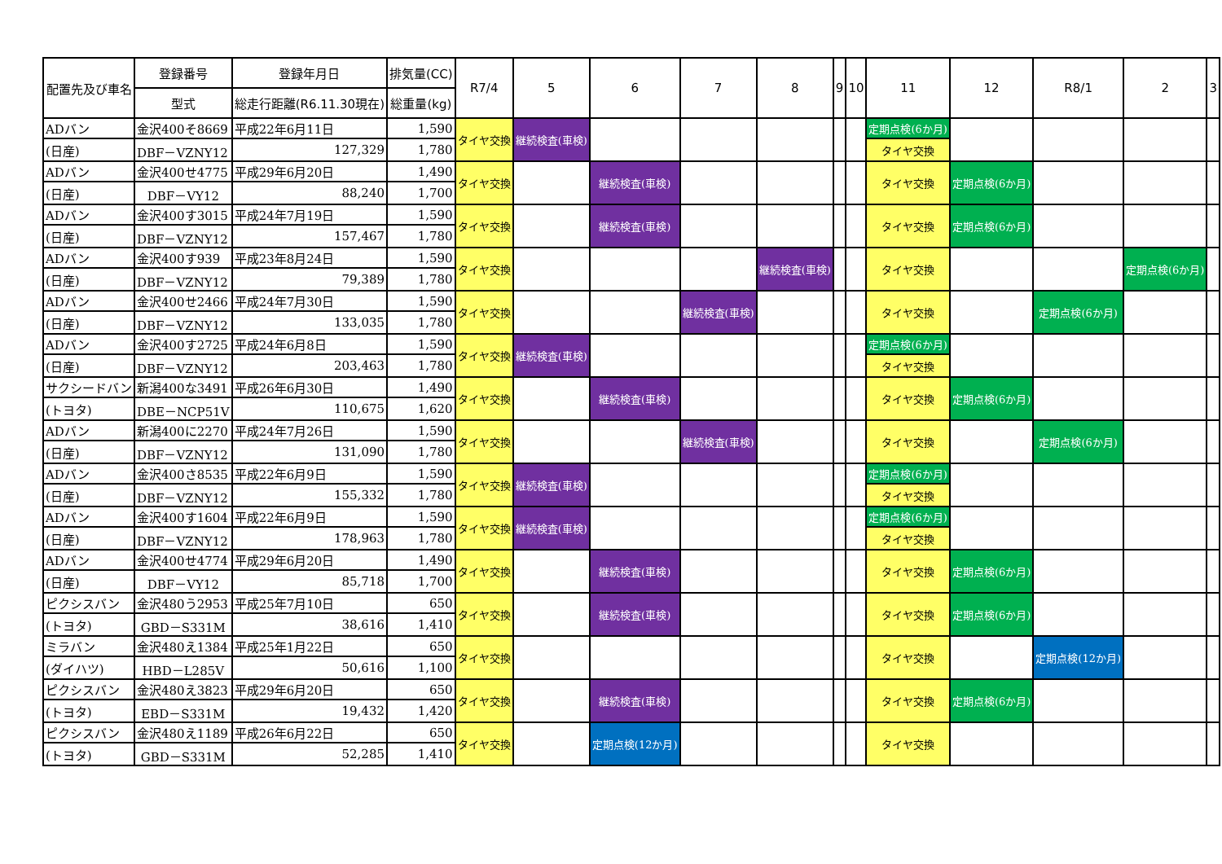| 配置先及び車名 | 登録番号 | 登録年月日 | 排気量(CC) | R7/4 | 5 | 6 | 7 | 8 | 9 | 10 | 11 | 12 | R8/1 | 2 | 3 |
| --- | --- | --- | --- | --- | --- | --- | --- | --- | --- | --- | --- | --- | --- | --- | --- |
| | 型式 | 総走行距離(R6.11.30現在) | 総重量(kg) | | | | | | | | | | | | |
| ADバン | 金沢400そ8669 | 平成22年6月11日 | 1,590 | タイヤ交換 | 継続検査(車検) | | | | | | 定期点検(6か月) | | | | |
| (日産) | DBF－VZNY12 | 127,329 | 1,780 | | | | | | | | タイヤ交換 | | | | |
| ADバン | 金沢400せ4775 | 平成29年6月20日 | 1,490 | タイヤ交換 | | 継続検査(車検) | | | | | タイヤ交換 | 定期点検(6か月) | | | |
| (日産) | DBF－VY12 | 88,240 | 1,700 | | | | | | | | | | | | |
| ADバン | 金沢400す3015 | 平成24年7月19日 | 1,590 | タイヤ交換 | | 継続検査(車検) | | | | | タイヤ交換 | 定期点検(6か月) | | | |
| (日産) | DBF－VZNY12 | 157,467 | 1,780 | | | | | | | | | | | | |
| ADバン | 金沢400す939 | 平成23年8月24日 | 1,590 | タイヤ交換 | | | | 継続検査(車検) | | | タイヤ交換 | | | 定期点検(6か月) | |
| (日産) | DBF－VZNY12 | 79,389 | 1,780 | | | | | | | | | | | | |
| ADバン | 金沢400せ2466 | 平成24年7月30日 | 1,590 | タイヤ交換 | | | 継続検査(車検) | | | | タイヤ交換 | | 定期点検(6か月) | | |
| (日産) | DBF－VZNY12 | 133,035 | 1,780 | | | | | | | | | | | | |
| ADバン | 金沢400す2725 | 平成24年6月8日 | 1,590 | タイヤ交換 | 継続検査(車検) | | | | | | 定期点検(6か月) | | | | |
| (日産) | DBF－VZNY12 | 203,463 | 1,780 | | | | | | | | タイヤ交換 | | | | |
| サクシードバン | 新潟400な3491 | 平成26年6月30日 | 1,490 | タイヤ交換 | | 継続検査(車検) | | | | | タイヤ交換 | 定期点検(6か月) | | | |
| (トヨタ) | DBE－NCP51V | 110,675 | 1,620 | | | | | | | | | | | | |
| ADバン | 新潟400に2270 | 平成24年7月26日 | 1,590 | タイヤ交換 | | | 継続検査(車検) | | | | タイヤ交換 | | 定期点検(6か月) | | |
| (日産) | DBF－VZNY12 | 131,090 | 1,780 | | | | | | | | | | | | |
| ADバン | 金沢400さ8535 | 平成22年6月9日 | 1,590 | タイヤ交換 | 継続検査(車検) | | | | | | 定期点検(6か月) | | | | |
| (日産) | DBF－VZNY12 | 155,332 | 1,780 | | | | | | | | タイヤ交換 | | | | |
| ADバン | 金沢400す1604 | 平成22年6月9日 | 1,590 | タイヤ交換 | 継続検査(車検) | | | | | | 定期点検(6か月) | | | | |
| (日産) | DBF－VZNY12 | 178,963 | 1,780 | | | | | | | | タイヤ交換 | | | | |
| ADバン | 金沢400せ4774 | 平成29年6月20日 | 1,490 | タイヤ交換 | | 継続検査(車検) | | | | | タイヤ交換 | 定期点検(6か月) | | | |
| (日産) | DBF－VY12 | 85,718 | 1,700 | | | | | | | | | | | | |
| ピクシスバン | 金沢480う2953 | 平成25年7月10日 | 650 | タイヤ交換 | | 継続検査(車検) | | | | | タイヤ交換 | 定期点検(6か月) | | | |
| (トヨタ) | GBD－S331M | 38,616 | 1,410 | | | | | | | | | | | | |
| ミラバン | 金沢480え1384 | 平成25年1月22日 | 650 | タイヤ交換 | | | | | | | タイヤ交換 | | 定期点検(12か月) | | |
| (ダイハツ) | HBD－L285V | 50,616 | 1,100 | | | | | | | | | | | | |
| ピクシスバン | 金沢480え3823 | 平成29年6月20日 | 650 | タイヤ交換 | | 継続検査(車検) | | | | | タイヤ交換 | 定期点検(6か月) | | | |
| (トヨタ) | EBD－S331M | 19,432 | 1,420 | | | | | | | | | | | | |
| ピクシスバン | 金沢480え1189 | 平成26年6月22日 | 650 | タイヤ交換 | | 定期点検(12か月) | | | | | タイヤ交換 | | | | |
| (トヨタ) | GBD－S331M | 52,285 | 1,410 | | | | | | | | | | | | |